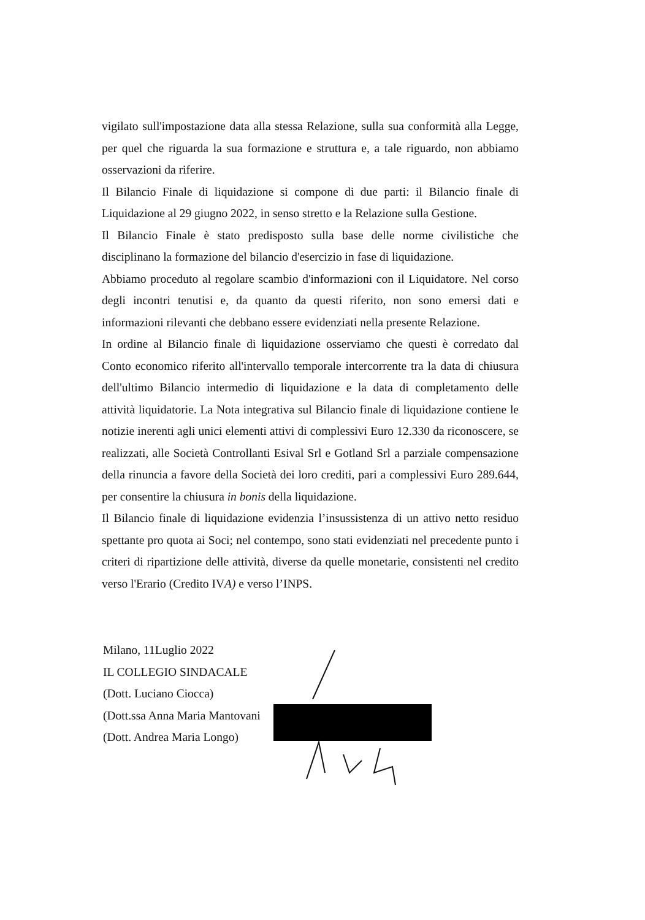vigilato sull'impostazione data alla stessa Relazione, sulla sua conformità alla Legge, per quel che riguarda la sua formazione e struttura e, a tale riguardo, non abbiamo osservazioni da riferire.
Il Bilancio Finale di liquidazione si compone di due parti: il Bilancio finale di Liquidazione al 29 giugno 2022, in senso stretto e la Relazione sulla Gestione.
Il Bilancio Finale è stato predisposto sulla base delle norme civilistiche che disciplinano la formazione del bilancio d'esercizio in fase di liquidazione.
Abbiamo proceduto al regolare scambio d'informazioni con il Liquidatore. Nel corso degli incontri tenutisi e, da quanto da questi riferito, non sono emersi dati e informazioni rilevanti che debbano essere evidenziati nella presente Relazione.
In ordine al Bilancio finale di liquidazione osserviamo che questi è corredato dal Conto economico riferito all'intervallo temporale intercorrente tra la data di chiusura dell'ultimo Bilancio intermedio di liquidazione e la data di completamento delle attività liquidatorie. La Nota integrativa sul Bilancio finale di liquidazione contiene le notizie inerenti agli unici elementi attivi di complessivi Euro 12.330 da riconoscere, se realizzati, alle Società Controllanti Esival Srl e Gotland Srl a parziale compensazione della rinuncia a favore della Società dei loro crediti, pari a complessivi Euro 289.644, per consentire la chiusura in bonis della liquidazione.
Il Bilancio finale di liquidazione evidenzia l’insussistenza di un attivo netto residuo spettante pro quota ai Soci; nel contempo, sono stati evidenziati nel precedente punto i criteri di ripartizione delle attività, diverse da quelle monetarie, consistenti nel credito verso l'Erario (Credito IVA) e verso l’INPS.
Milano, 11Luglio 2022
IL COLLEGIO SINDACALE
(Dott. Luciano Ciocca)
(Dott.ssa Anna Maria Mantovani
(Dott. Andrea Maria Longo)